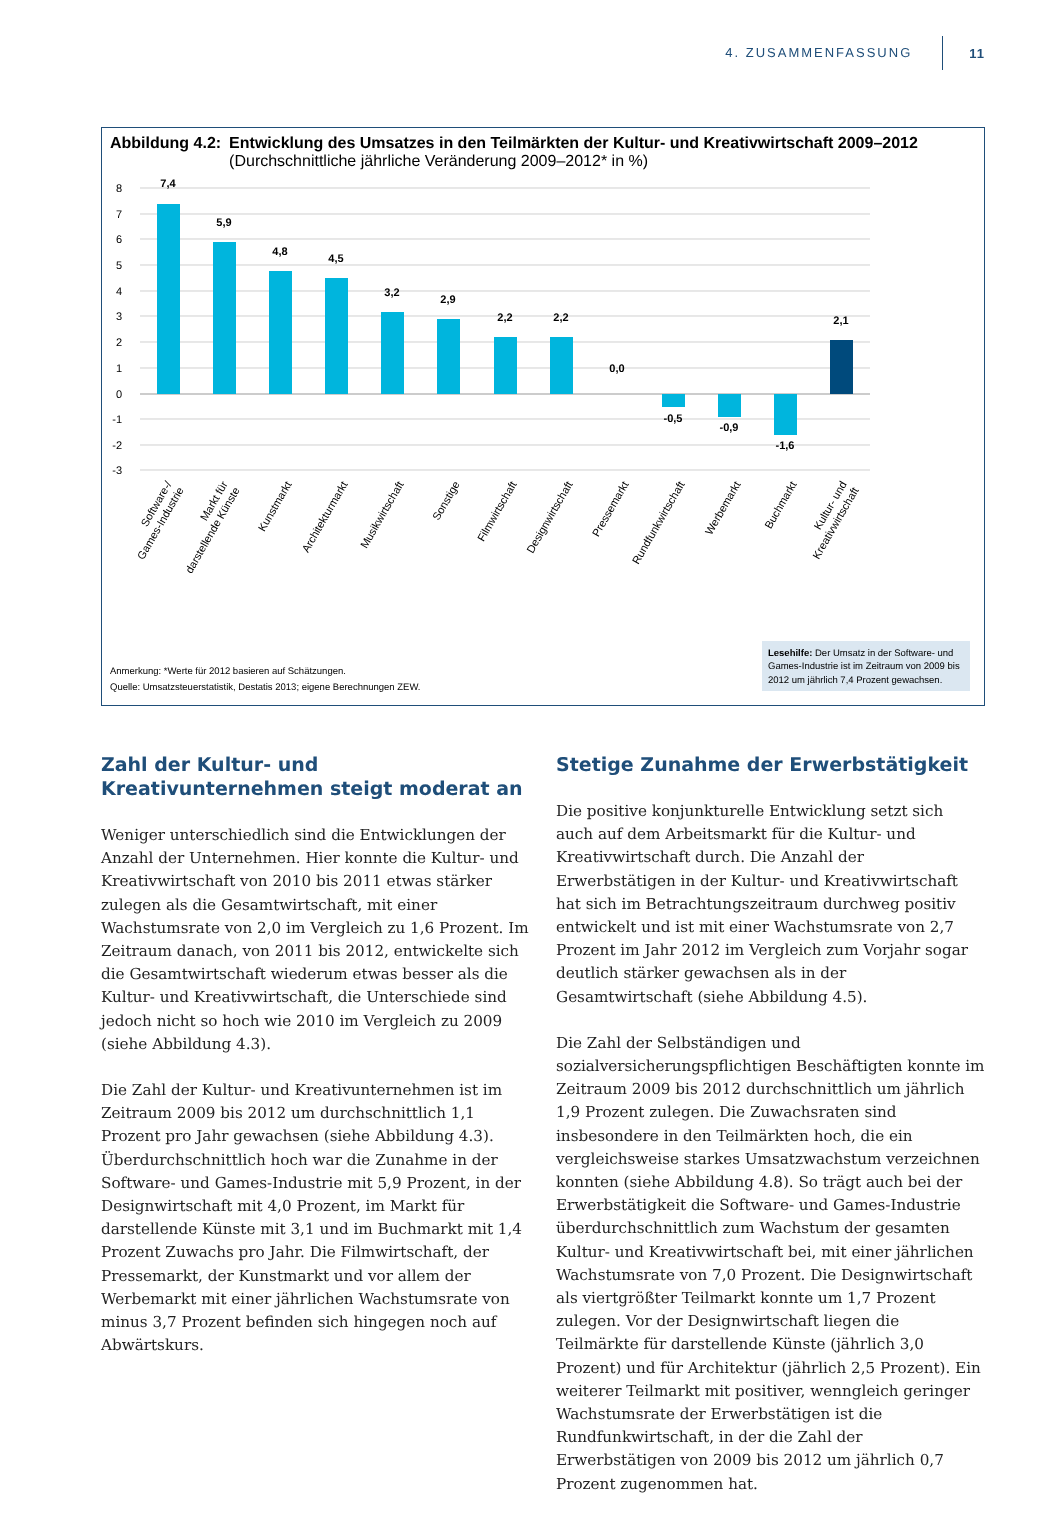4. ZUSAMMENFASSUNG 11
Abbildung 4.2: Entwicklung des Umsatzes in den Teilmärkten der Kultur- und Kreativwirtschaft 2009–2012
(Durchschnittliche jährliche Veränderung 2009–2012* in %)
8
7
6
5
4
3
2
1
0
-1
-2
-3
7,4
5,9
4,8
4,5
3,2
2,9
2,2
2,2
0,0
-0,5
-0,9
-1,6
2,1
Software-/
Games-Industrie
Markt für
darstellende Künste
Kunstmarkt
Architekturmarkt
Musikwirtschaft
Sonstige
Filmwirtschaft
Designwirtschaft
Pressemarkt
Rundfunkwirtschaft
Werbemarkt
Buchmarkt
Kultur- und
Kreativwirtschaft
Anmerkung: *Werte für 2012 basieren auf Schätzungen.
Quelle: Umsatzsteuerstatistik, Destatis 2013; eigene Berechnungen ZEW.
Lesehilfe: Der Umsatz in der Software- und Games-Industrie ist im Zeitraum von 2009 bis 2012 um jährlich 7,4 Prozent gewachsen.
Zahl der Kultur- und Kreativunternehmen steigt moderat an
Weniger unterschiedlich sind die Entwicklungen der Anzahl der Unternehmen. Hier konnte die Kultur- und Kreativwirtschaft von 2010 bis 2011 etwas stärker zulegen als die Gesamtwirtschaft, mit einer Wachstumsrate von 2,0 im Vergleich zu 1,6 Prozent. Im Zeitraum danach, von 2011 bis 2012, entwickelte sich die Gesamtwirtschaft wiederum etwas besser als die Kultur- und Kreativwirtschaft, die Unterschiede sind jedoch nicht so hoch wie 2010 im Vergleich zu 2009 (siehe Abbildung 4.3).
Die Zahl der Kultur- und Kreativunternehmen ist im Zeitraum 2009 bis 2012 um durchschnittlich 1,1 Prozent pro Jahr gewachsen (siehe Abbildung 4.3). Überdurchschnittlich hoch war die Zunahme in der Software- und Games-Industrie mit 5,9 Prozent, in der Designwirtschaft mit 4,0 Prozent, im Markt für darstellende Künste mit 3,1 und im Buchmarkt mit 1,4 Prozent Zuwachs pro Jahr. Die Filmwirtschaft, der Pressemarkt, der Kunstmarkt und vor allem der Werbemarkt mit einer jährlichen Wachstumsrate von minus 3,7 Prozent befinden sich hingegen noch auf Abwärtskurs.
Stetige Zunahme der Erwerbstätigkeit
Die positive konjunkturelle Entwicklung setzt sich auch auf dem Arbeitsmarkt für die Kultur- und Kreativwirtschaft durch. Die Anzahl der Erwerbstätigen in der Kultur- und Kreativwirtschaft hat sich im Betrachtungszeitraum durchweg positiv entwickelt und ist mit einer Wachstumsrate von 2,7 Prozent im Jahr 2012 im Vergleich zum Vorjahr sogar deutlich stärker gewachsen als in der Gesamtwirtschaft (siehe Abbildung 4.5).
Die Zahl der Selbständigen und sozialversicherungspflichtigen Beschäftigten konnte im Zeitraum 2009 bis 2012 durchschnittlich um jährlich 1,9 Prozent zulegen. Die Zuwachsraten sind insbesondere in den Teilmärkten hoch, die ein vergleichsweise starkes Umsatzwachstum verzeichnen konnten (siehe Abbildung 4.8). So trägt auch bei der Erwerbstätigkeit die Software- und Games-Industrie überdurchschnittlich zum Wachstum der gesamten Kultur- und Kreativwirtschaft bei, mit einer jährlichen Wachstumsrate von 7,0 Prozent. Die Designwirtschaft als viertgrößter Teilmarkt konnte um 1,7 Prozent zulegen. Vor der Designwirtschaft liegen die Teilmärkte für darstellende Künste (jährlich 3,0 Prozent) und für Architektur (jährlich 2,5 Prozent). Ein weiterer Teilmarkt mit positiver, wenngleich geringer Wachstumsrate der Erwerbstätigen ist die Rundfunkwirtschaft, in der die Zahl der Erwerbstätigen von 2009 bis 2012 um jährlich 0,7 Prozent zugenommen hat.